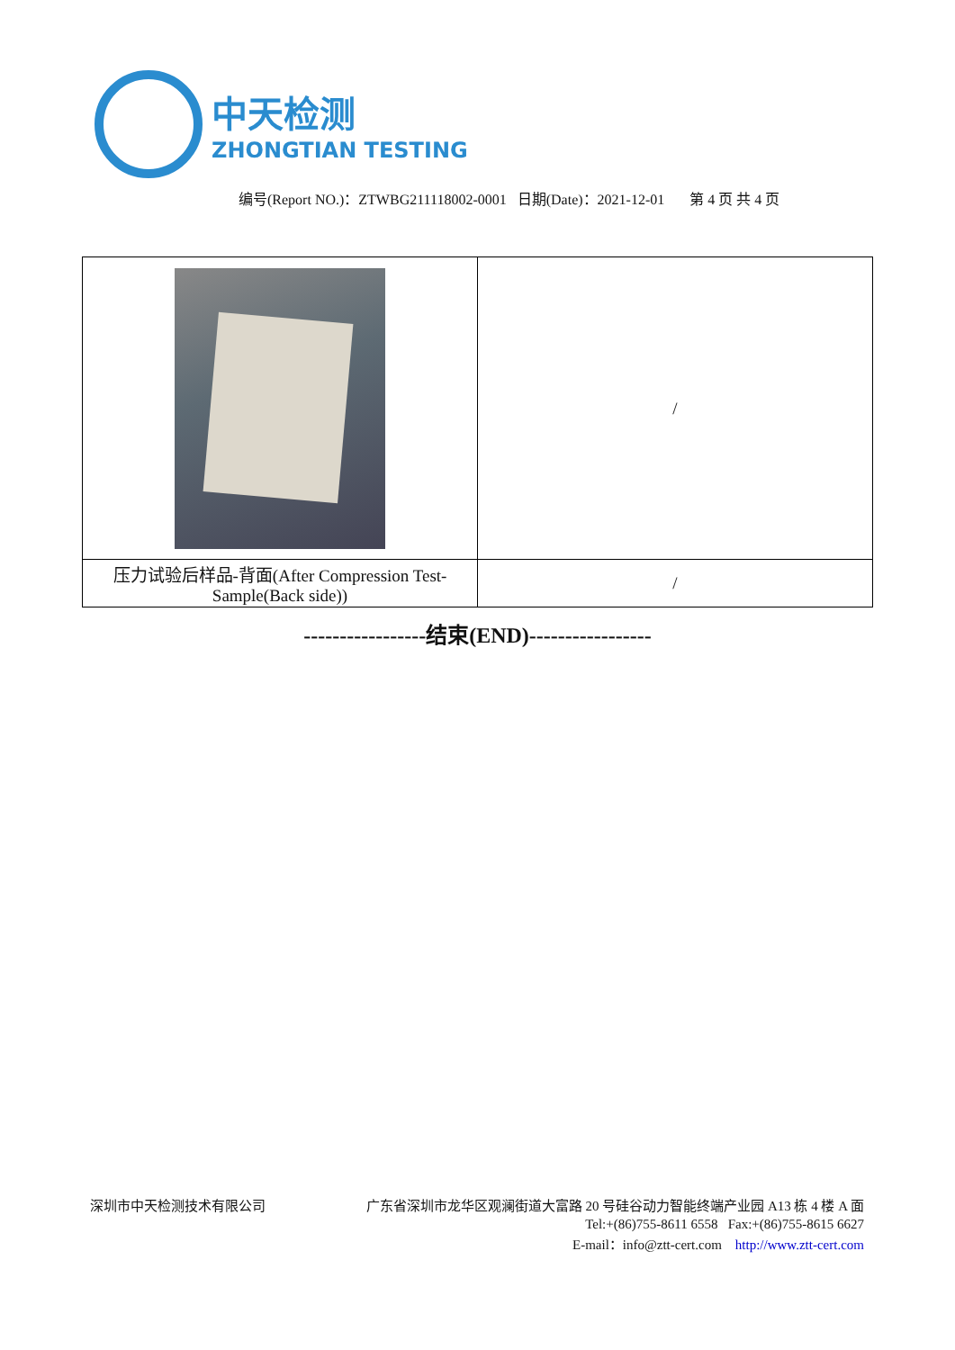中天检测
ZHONGTIAN TESTING
编号(Report NO.)：ZTWBG211118002-0001 日期(Date)：2021-12-01 第 4 页 共 4 页
| | / |
| 压力试验后样品-背面(After Compression Test-Sample(Back side)) | / |
-----------------结束(END)-----------------
深圳市中天检测技术有限公司 广东省深圳市龙华区观澜街道大富路 20 号硅谷动力智能终端产业园 A13 栋 4 楼 A 面
Tel:+(86)755-8611 6558 Fax:+(86)755-8615 6627
E-mail：info@ztt-cert.com http://www.ztt-cert.com